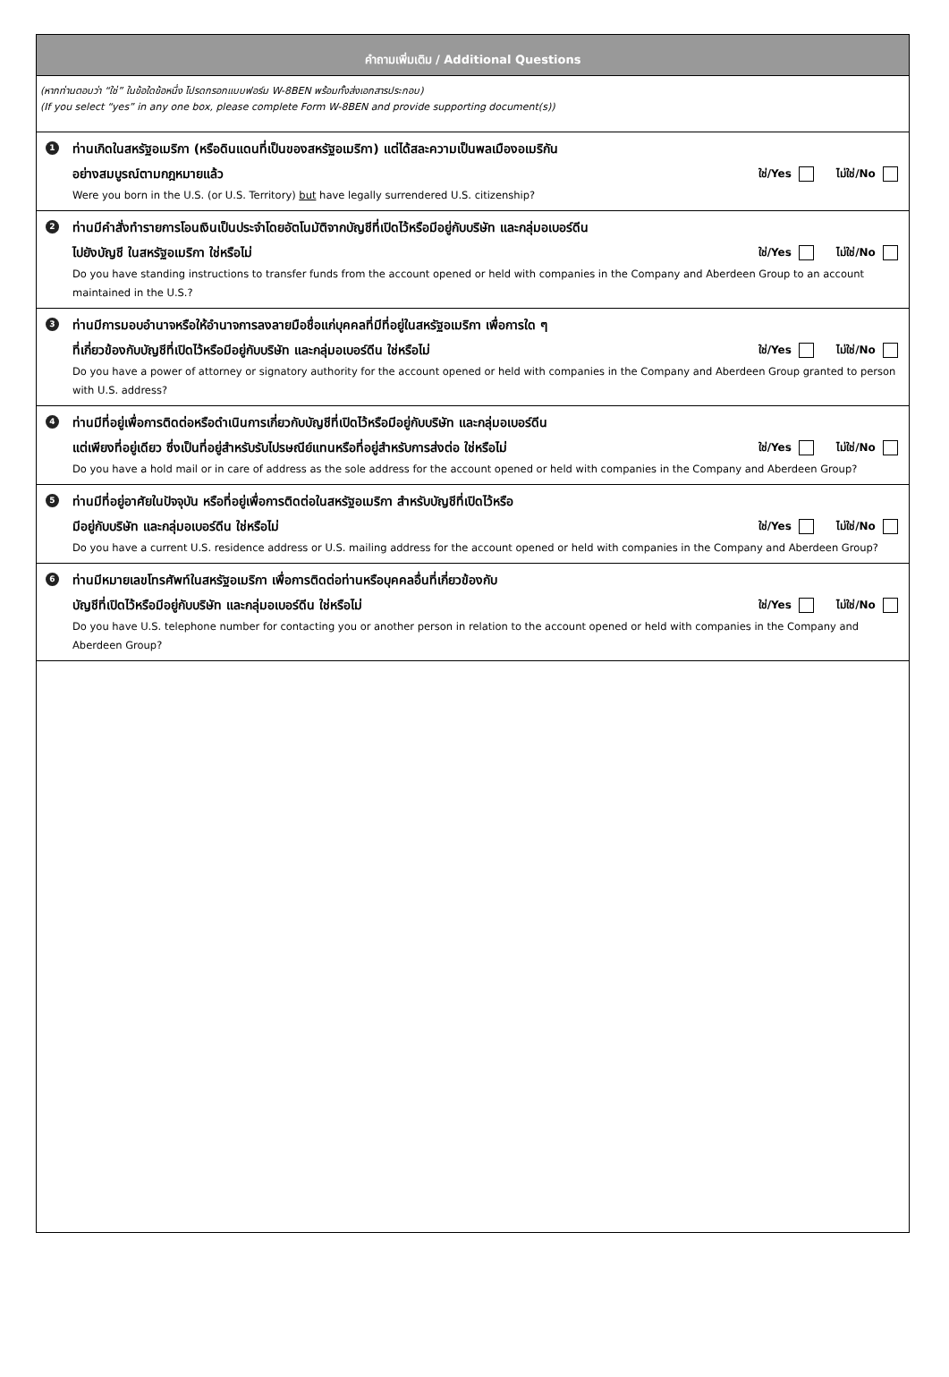คำถามเพิ่มเติม / Additional Questions
(หากท่านตอบว่า “ใช่” ในข้อใดข้อหนึ่ง โปรดกรอกแบบฟอร์ม W-8BEN พร้อมทั้งส่งเอกสารประกอบ)
(If you select “yes” in any one box, please complete Form W-8BEN and provide supporting document(s))
1
ท่านเกิดในสหรัฐอเมริกา (หรือดินแดนที่เป็นของสหรัฐอเมริกา) แต่ได้สละความเป็นพลเมืองอเมริกัน
อย่างสมบูรณ์ตามกฎหมายแล้ว ใช่/Yes ไม่ใช่/No
Were you born in the U.S. (or U.S. Territory) but have legally surrendered U.S. citizenship?
2
ท่านมีคำสั่งทำรายการโอนเงินเป็นประจำโดยอัตโนมัติจากบัญชีที่เปิดไว้หรือมีอยู่กับบริษัท และกลุ่มอเบอร์ดีน
ไปยังบัญชี ในสหรัฐอเมริกา ใช่หรือไม่ ใช่/Yes ไม่ใช่/No
Do you have standing instructions to transfer funds from the account opened or held with companies in the Company and Aberdeen Group to an account maintained in the U.S.?
3
ท่านมีการมอบอำนาจหรือให้อำนาจการลงลายมือชื่อแก่บุคคลที่มีที่อยู่ในสหรัฐอเมริกา เพื่อการใด ๆ
ที่เกี่ยวข้องกับบัญชีที่เปิดไว้หรือมีอยู่กับบริษัท และกลุ่มอเบอร์ดีน ใช่หรือไม่ ใช่/Yes ไม่ใช่/No
Do you have a power of attorney or signatory authority for the account opened or held with companies in the Company and Aberdeen Group granted to person with U.S. address?
4
ท่านมีที่อยู่เพื่อการติดต่อหรือดำเนินการเกี่ยวกับบัญชีที่เปิดไว้หรือมีอยู่กับบริษัท และกลุ่มอเบอร์ดีน
แต่เพียงที่อยู่เดียว ซึ่งเป็นที่อยู่สำหรับรับไปรษณีย์แทนหรือที่อยู่สำหรับการส่งต่อ ใช่หรือไม่ ใช่/Yes ไม่ใช่/No
Do you have a hold mail or in care of address as the sole address for the account opened or held with companies in the Company and Aberdeen Group?
5
ท่านมีที่อยู่อาศัยในปัจจุบัน หรือที่อยู่เพื่อการติดต่อในสหรัฐอเมริกา สำหรับบัญชีที่เปิดไว้หรือ
มีอยู่กับบริษัท และกลุ่มอเบอร์ดีน ใช่หรือไม่ ใช่/Yes ไม่ใช่/No
Do you have a current U.S. residence address or U.S. mailing address for the account opened or held with companies in the Company and Aberdeen Group?
6
ท่านมีหมายเลขโทรศัพท์ในสหรัฐอเมริกา เพื่อการติดต่อท่านหรือบุคคลอื่นที่เกี่ยวข้องกับ
บัญชีที่เปิดไว้หรือมีอยู่กับบริษัท และกลุ่มอเบอร์ดีน ใช่หรือไม่ ใช่/Yes ไม่ใช่/No
Do you have U.S. telephone number for contacting you or another person in relation to the account opened or held with companies in the Company and Aberdeen Group?